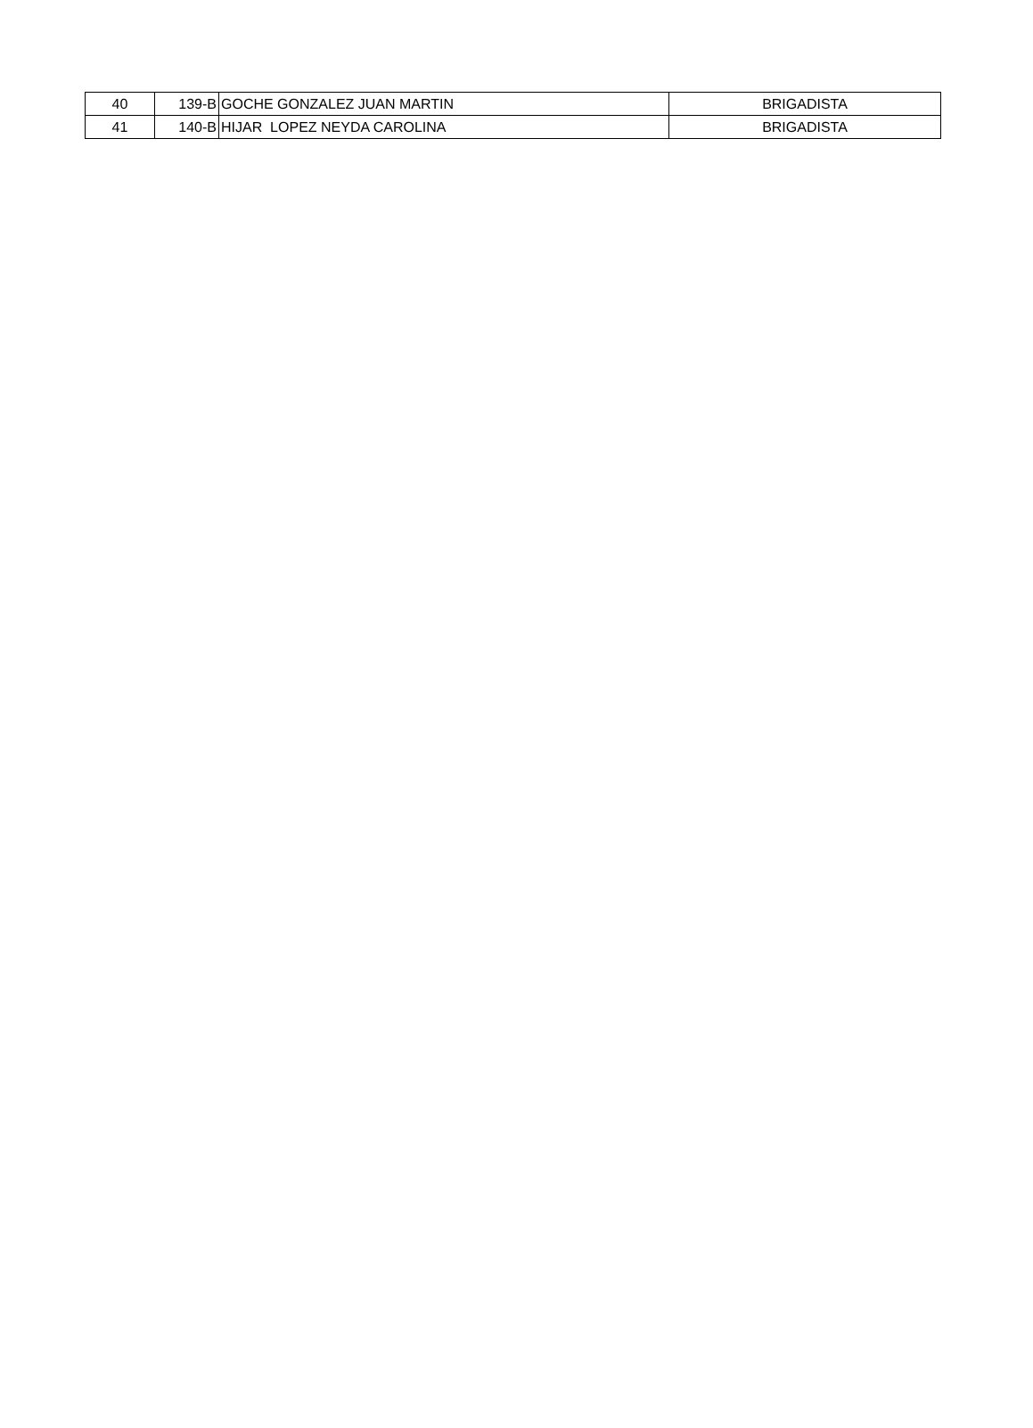| 40 | 139-B | GOCHE GONZALEZ JUAN MARTIN | BRIGADISTA |
| 41 | 140-B | HIJAR LOPEZ NEYDA CAROLINA | BRIGADISTA |